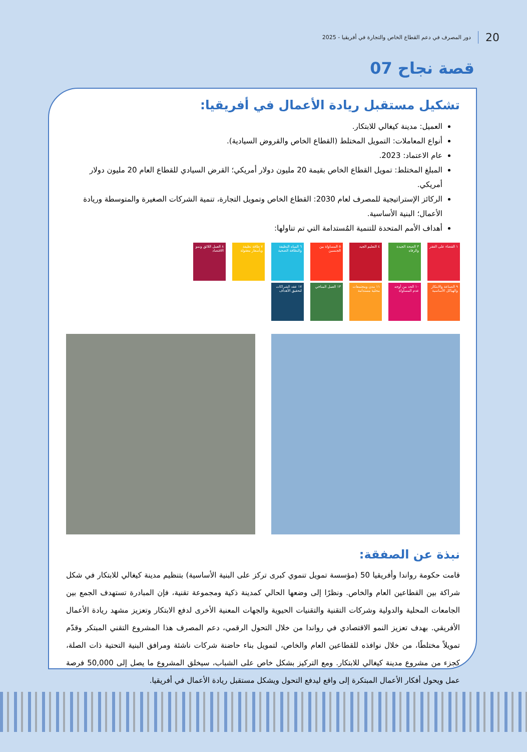20 دور المصرف في دعم القطاع الخاص والتجارة في أفريقيا - 2025
قصة نجاح 07
تشكيل مستقبل ريادة الأعمال في أفريقيا:
العميل: مدينة كيغالي للابتكار.
أنواع المعاملات: التمويل المختلط (القطاع الخاص والقروض السيادية).
عام الاعتماد: 2023.
المبلغ المختلط: تمويل القطاع الخاص بقيمة 20 مليون دولار أمريكي؛ القرض السيادي للقطاع العام 20 مليون دولار أمريكي.
الركائز الإستراتيجية للمصرف لعام 2030: القطاع الخاص وتمويل التجارة، تنمية الشركات الصغيرة والمتوسطة وريادة الأعمال؛ البنية الأساسية.
أهداف الأمم المتحدة للتنمية المُستدامة التي تم تناولها:
١ القضاء على الفقر
٣ الصحة الجيدة والرفاه
٤ التعليم الجيد
٥ المساواة بين الجنسين
٦ المياه النظيفة والنظافة الصحية
٧ طاقة نظيفة وبأسعار معقولة
٨ العمل اللائق ونمو الاقتصاد
٩ الصناعة والابتكار والهياكل الأساسية
١٠ الحد من أوجه عدم المساواة
١١ مدن ومجتمعات محلية مستدامة
١٣ العمل المناخي
١٧ عقد الشراكات لتحقيق الأهداف
نبذة عن الصفقة:
قامت حكومة رواندا وأفريقيا 50 (مؤسسة تمويل تنموي كبرى تركز على البنية الأساسية) بتنظيم مدينة كيغالي للابتكار في شكل شراكة بين القطاعين العام والخاص. ونظرًا إلى وضعها الحالي كمدينة ذكية ومجموعة تقنية، فإن المبادرة تستهدف الجمع بين الجامعات المحلية والدولية وشركات التقنية والتقنيات الحيوية والجهات المعنية الأخرى لدفع الابتكار وتعزيز مشهد ريادة الأعمال الأفريقي. بهدف تعزيز النمو الاقتصادي في رواندا من خلال التحول الرقمي، دعم المصرف هذا المشروع التقني المبتكر وقدّم تمويلاً مختلطًا، من خلال نوافذه للقطاعين العام والخاص، لتمويل بناء حاضنة شركات ناشئة ومرافق البنية التحتية ذات الصلة، كجزء من مشروع مدينة كيغالي للابتكار. ومع التركيز بشكل خاص على الشباب، سيخلق المشروع ما يصل إلى 50,000 فرصة عمل ويحول أفكار الأعمال المبتكرة إلى واقع ليدفع التحول ويشكل مستقبل ريادة الأعمال في أفريقيا.